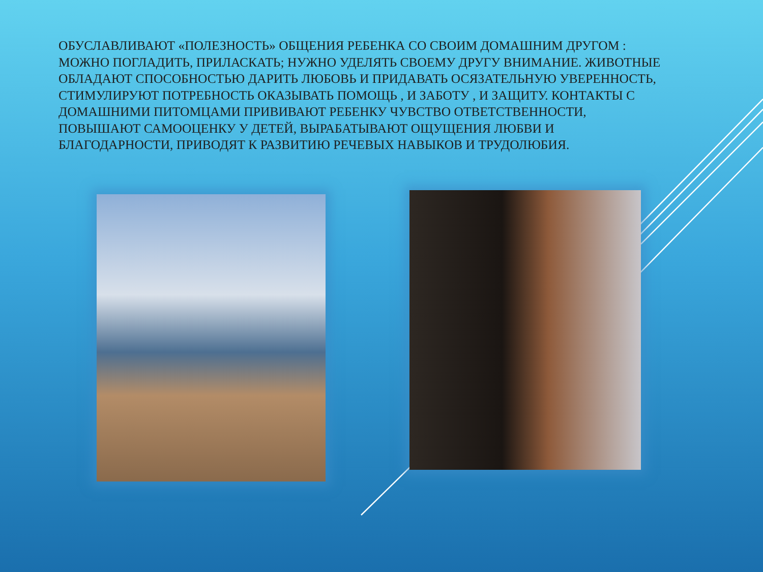ОБУСЛАВЛИВАЮТ «ПОЛЕЗНОСТЬ» ОБЩЕНИЯ РЕБЕНКА СО СВОИМ ДОМАШНИМ ДРУГОМ : МОЖНО ПОГЛАДИТЬ, ПРИЛАСКАТЬ; НУЖНО УДЕЛЯТЬ СВОЕМУ ДРУГУ ВНИМАНИЕ. ЖИВОТНЫЕ ОБЛАДАЮТ СПОСОБНОСТЬЮ ДАРИТЬ ЛЮБОВЬ И ПРИДАВАТЬ ОСЯЗАТЕЛЬНУЮ УВЕРЕННОСТЬ, СТИМУЛИРУЮТ ПОТРЕБНОСТЬ ОКАЗЫВАТЬ ПОМОЩЬ , И ЗАБОТУ , И ЗАЩИТУ. КОНТАКТЫ С ДОМАШНИМИ ПИТОМЦАМИ ПРИВИВАЮТ РЕБЕНКУ ЧУВСТВО ОТВЕТСТВЕННОСТИ, ПОВЫШАЮТ САМООЦЕНКУ У ДЕТЕЙ, ВЫРАБАТЫВАЮТ ОЩУЩЕНИЯ ЛЮБВИ И БЛАГОДАРНОСТИ, ПРИВОДЯТ К РАЗВИТИЮ РЕЧЕВЫХ НАВЫКОВ И ТРУДОЛЮБИЯ.